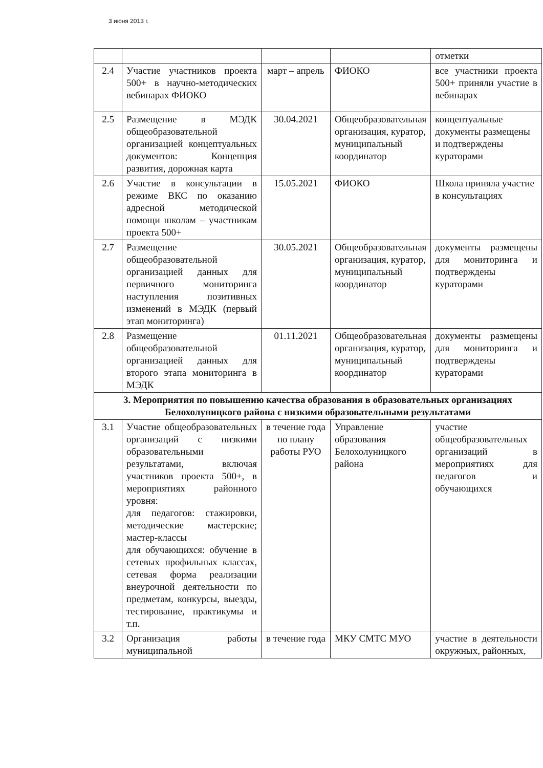3 июня 2013 г.
| | | | | отметки |
| 2.4 | Участие участников проекта 500+ в научно-методических вебинарах ФИОКО | март – апрель | ФИОКО | все участники проекта 500+ приняли участие в вебинарах |
| 2.5 | Размещение в МЭДК общеобразовательной организацией концептуальных документов: Концепция развития, дорожная карта | 30.04.2021 | Общеобразовательная организация, куратор, муниципальный координатор | концептуальные документы размещены и подтверждены кураторами |
| 2.6 | Участие в консультации в режиме ВКС по оказанию адресной методической помощи школам – участникам проекта 500+ | 15.05.2021 | ФИОКО | Школа приняла участие в консультациях |
| 2.7 | Размещение общеобразовательной организацией данных для первичного мониторинга наступления позитивных изменений в МЭДК (первый этап мониторинга) | 30.05.2021 | Общеобразовательная организация, куратор, муниципальный координатор | документы размещены для мониторинга и подтверждены кураторами |
| 2.8 | Размещение общеобразовательной организацией данных для второго этапа мониторинга в МЭДК | 01.11.2021 | Общеобразовательная организация, куратор, муниципальный координатор | документы размещены для мониторинга и подтверждены кураторами |
| 3. Мероприятия по повышению качества образования в образовательных организациях Белохолуницкого района с низкими образовательными результатами | | | | |
| 3.1 | Участие общеобразовательных организаций с низкими образовательными результатами, включая участников проекта 500+, в мероприятиях районного уровня: для педагогов: стажировки, методические мастерские; мастер-классы для обучающихся: обучение в сетевых профильных классах, сетевая форма реализации внеурочной деятельности по предметам, конкурсы, выезды, тестирование, практикумы и т.п. | в течение года по плану работы РУО | Управление образования Белохолуницкого района | участие общеобразовательных организаций в мероприятиях для педагогов и обучающихся |
| 3.2 | Организация работы муниципальной | в течение года | МКУ СМТС МУО | участие в деятельности окружных, районных, |